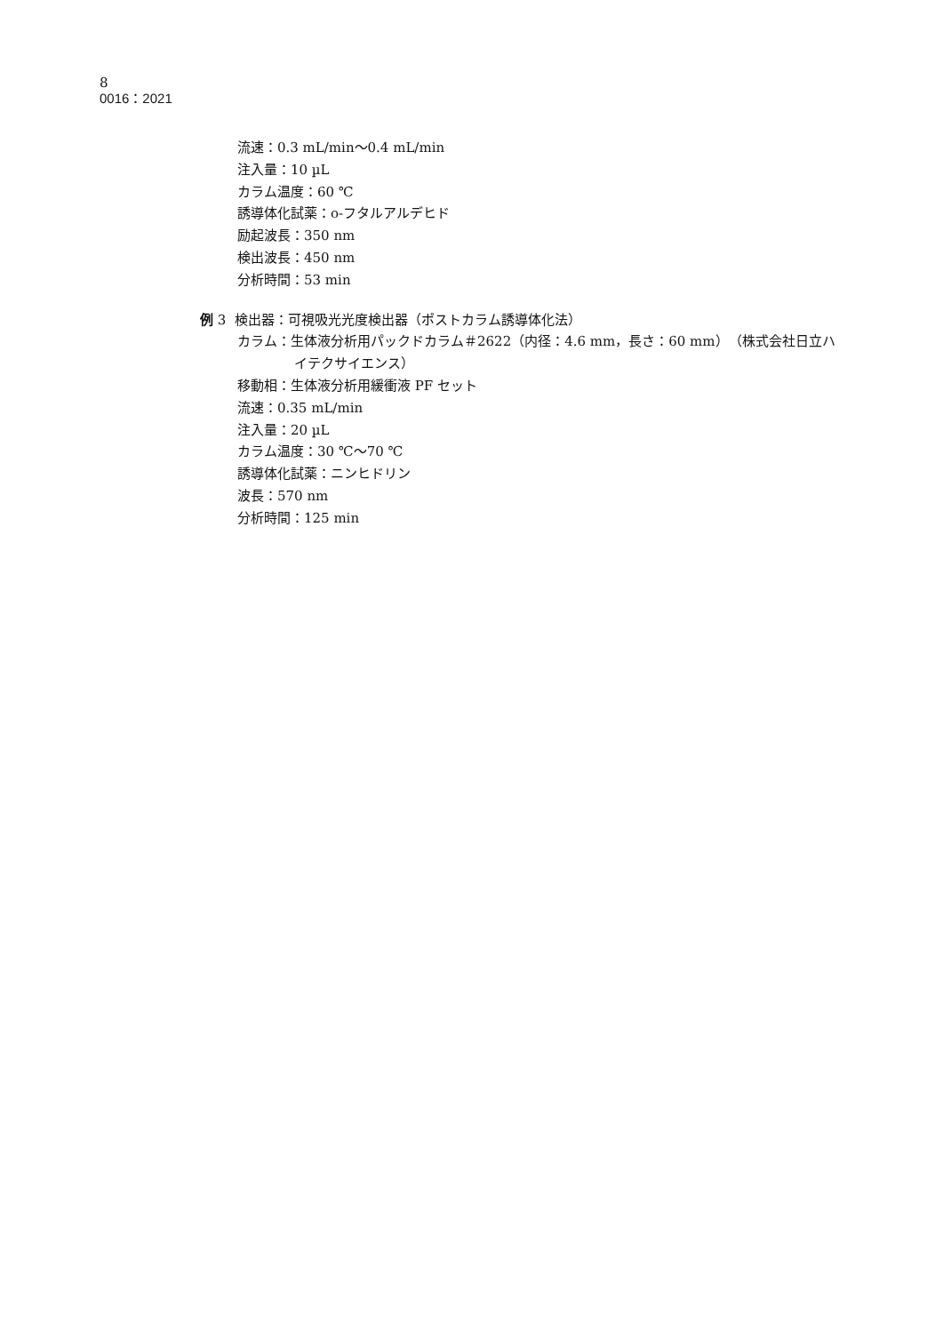8
0016：2021
流速：0.3 mL/min〜0.4 mL/min
注入量：10 µL
カラム温度：60 ℃
誘導体化試薬：o-フタルアルデヒド
励起波長：350 nm
検出波長：450 nm
分析時間：53 min
例 3 検出器：可視吸光光度検出器（ポストカラム誘導体化法）
カラム：生体液分析用パックドカラム＃2622（内径：4.6 mm，長さ：60 mm）（株式会社日立ハ
イテクサイエンス）
移動相：生体液分析用緩衝液 PF セット
流速：0.35 mL/min
注入量：20 µL
カラム温度：30 ℃〜70 ℃
誘導体化試薬：ニンヒドリン
波長：570 nm
分析時間：125 min